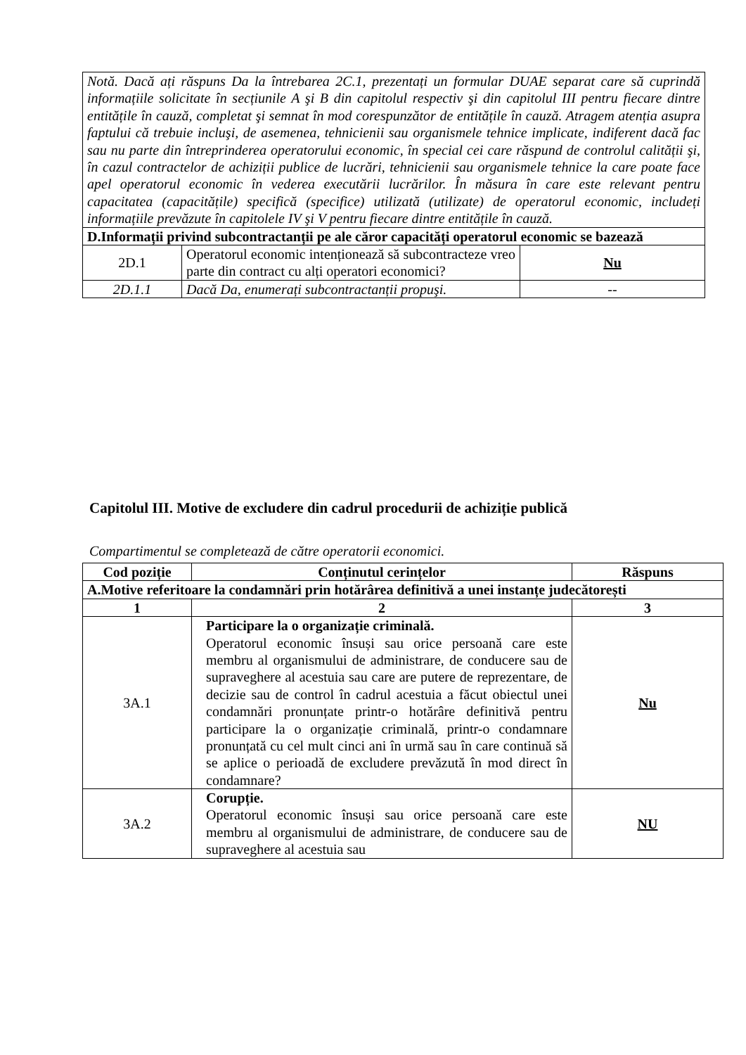| Notă. Dacă ați răspuns Da la întrebarea 2C.1, prezentați un formular DUAE separat care să cuprindă informațiile solicitate în secțiunile A şi B din capitolul respectiv şi din capitolul III pentru fiecare dintre entitățile în cauză, completat şi semnat în mod corespunzător de entitățile în cauză. Atragem atenția asupra faptului că trebuie incluşi, de asemenea, tehnicienii sau organismele tehnice implicate, indiferent dacă fac sau nu parte din întreprinderea operatorului economic, în special cei care răspund de controlul calității şi, în cazul contractelor de achiziții publice de lucrări, tehnicienii sau organismele tehnice la care poate face apel operatorul economic în vederea executării lucrărilor. În măsura în care este relevant pentru capacitatea (capacitățile) specifică (specifice) utilizată (utilizate) de operatorul economic, includeți informațiile prevăzute în capitolele IV şi V pentru fiecare dintre entitățile în cauză. | | |
| D.Informații privind subcontractanții pe ale căror capacități operatorul economic se bazează | | |
| 2D.1 | Operatorul economic intenționează să subcontracteze vreo parte din contract cu alți operatori economici? | Nu |
| 2D.1.1 | Dacă Da, enumerați subcontractanții propuşi. | -- |
Capitolul III. Motive de excludere din cadrul procedurii de achiziție publică
Compartimentul se completează de către operatorii economici.
| Cod poziție | Conținutul cerințelor | Răspuns |
| --- | --- | --- |
| A.Motive referitoare la condamnări prin hotărârea definitivă a unei instanțe judecătorești | | |
| 1 | 2 | 3 |
| 3A.1 | Participare la o organizație criminală. Operatorul economic însuși sau orice persoană care este membru al organismului de administrare, de conducere sau de supraveghere al acestuia sau care are putere de reprezentare, de decizie sau de control în cadrul acestuia a făcut obiectul unei condamnări pronunțate printr-o hotărâre definitivă pentru participare la o organizație criminală, printr-o condamnare pronunțată cu cel mult cinci ani în urmă sau în care continuă să se aplice o perioadă de excludere prevăzută în mod direct în condamnare? | Nu |
| 3A.2 | Corupție. Operatorul economic însuși sau orice persoană care este membru al organismului de administrare, de conducere sau de supraveghere al acestuia sau | NU |